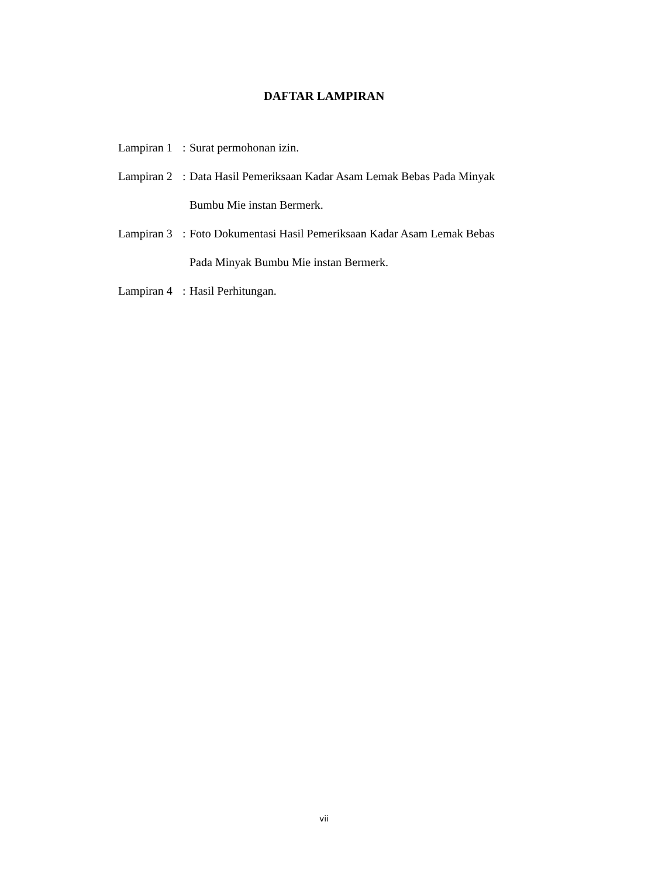DAFTAR LAMPIRAN
Lampiran 1: Surat permohonan izin.
Lampiran 2: Data Hasil Pemeriksaan Kadar Asam Lemak Bebas Pada Minyak
Bumbu Mie instan Bermerk.
Lampiran 3: Foto Dokumentasi Hasil Pemeriksaan Kadar Asam Lemak Bebas
Pada Minyak Bumbu Mie instan Bermerk.
Lampiran 4: Hasil Perhitungan.
vii